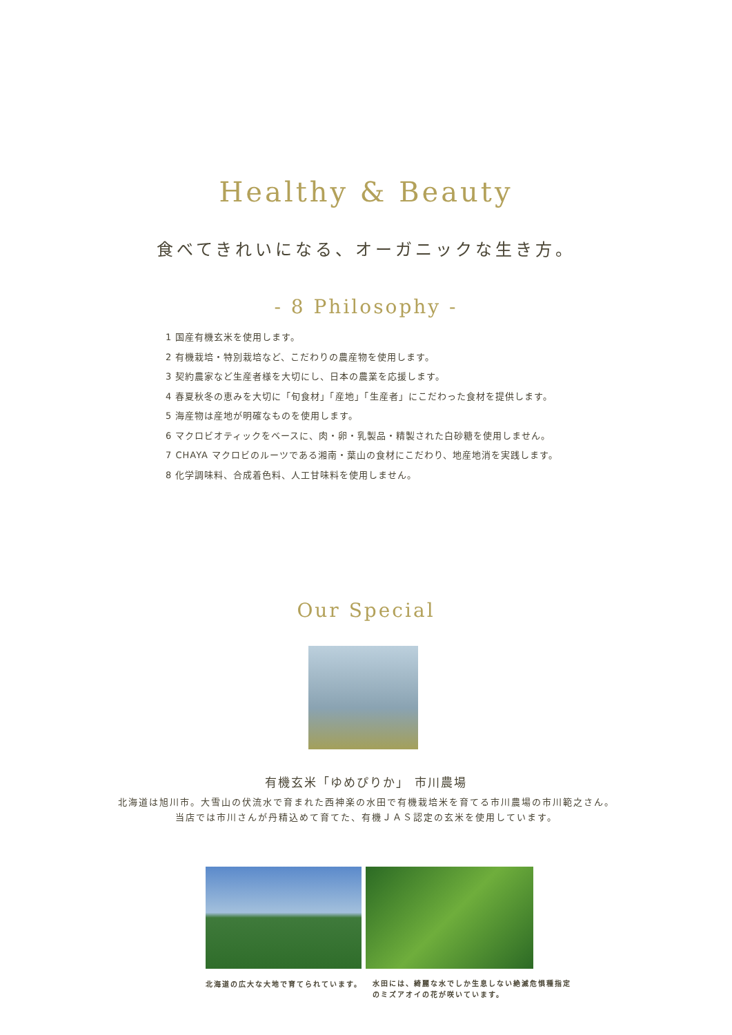Healthy & Beauty
食べてきれいになる、オーガニックな生き方。
- 8 Philosophy -
1 国産有機玄米を使用します。
2 有機栽培・特別栽培など、こだわりの農産物を使用します。
3 契約農家など生産者様を大切にし、日本の農業を応援します。
4 春夏秋冬の恵みを大切に「旬食材」「産地」「生産者」にこだわった食材を提供します。
5 海産物は産地が明確なものを使用します。
6 マクロビオティックをベースに、肉・卵・乳製品・精製された白砂糖を使用しません。
7 CHAYA マクロビのルーツである湘南・葉山の食材にこだわり、地産地消を実践します。
8 化学調味料、合成着色料、人工甘味料を使用しません。
Our Special
有機玄米「ゆめぴりか」 市川農場
北海道は旭川市。大雪山の伏流水で育まれた西神楽の水田で有機栽培米を育てる市川農場の市川範之さん。
当店では市川さんが丹精込めて育てた、有機ＪＡＳ認定の玄米を使用しています。
北海道の広大な大地で育てられています。
水田には、綺麗な水でしか生息しない絶滅危惧種指定
のミズアオイの花が咲いています。